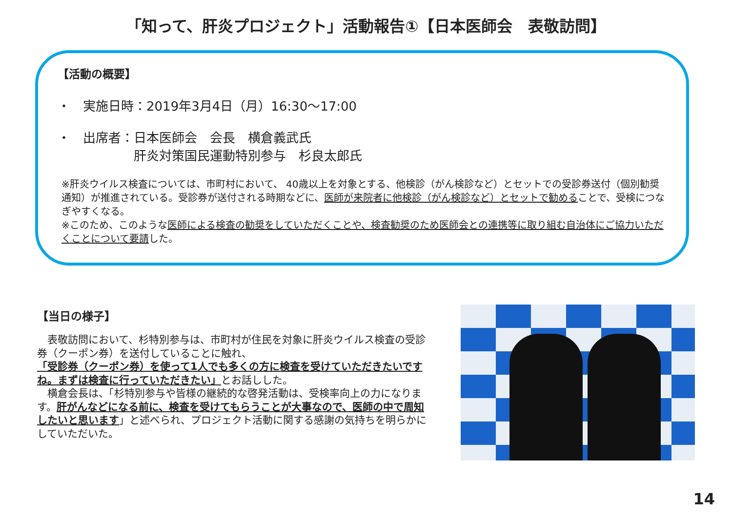「知って、肝炎プロジェクト」活動報告①【日本医師会　表敬訪問】
【活動の概要】
・　実施日時：2019年3月4日（月）16:30～17:00
・　出席者：日本医師会　会長　横倉義武氏
　　　　　　肝炎対策国民運動特別参与　杉良太郎氏
※肝炎ウイルス検査については、市町村において、 40歳以上を対象とする、他検診（がん検診など）とセットでの受診券送付（個別勧奨通知）が推進されている。受診券が送付される時期などに、医師が来院者に他検診（がん検診など）とセットで勧めることで、受検につなぎやすくなる。
※このため、このような医師による検査の勧奨をしていただくことや、検査勧奨のため医師会との連携等に取り組む自治体にご協力いただくことについて要請した。
【当日の様子】
　表敬訪問において、杉特別参与は、市町村が住民を対象に肝炎ウイルス検査の受診券（クーポン券）を送付していることに触れ、
「受診券（クーポン券）を使って1人でも多くの方に検査を受けていただきたいですね。まずは検査に行っていただきたい」とお話しした。
　横倉会長は、「杉特別参与や皆様の継続的な啓発活動は、受検率向上の力になります。肝がんなどになる前に、検査を受けてもらうことが大事なので、医師の中で周知したいと思います」と述べられ、プロジェクト活動に関する感謝の気持ちを明らかにしていただいた。
14